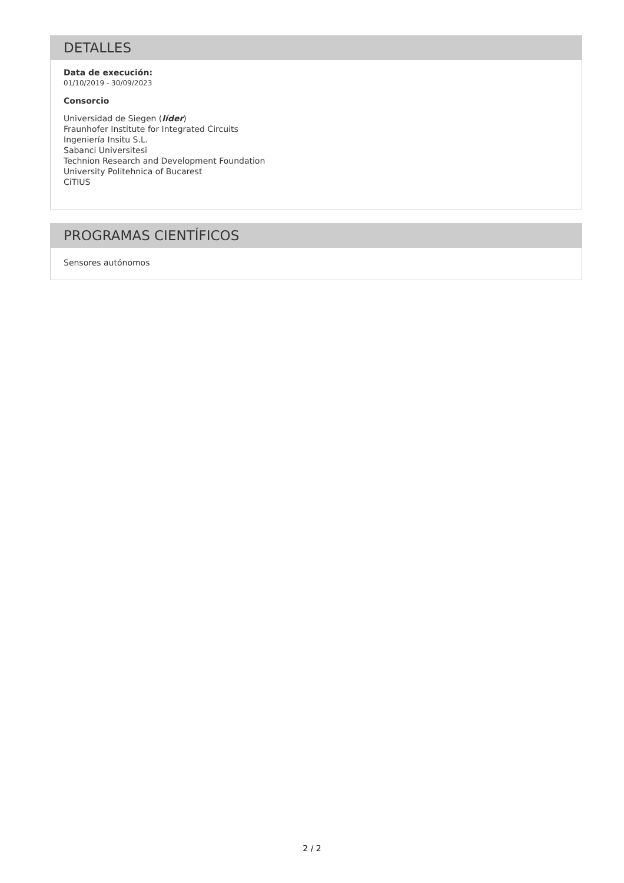DETALLES
Data de execución:
01/10/2019 - 30/09/2023
Consorcio
Universidad de Siegen (líder)
Fraunhofer Institute for Integrated Circuits
Ingeniería Insitu S.L.
Sabanci Universitesi
Technion Research and Development Foundation
University Politehnica of Bucarest
CiTIUS
PROGRAMAS CIENTÍFICOS
Sensores autónomos
2 / 2